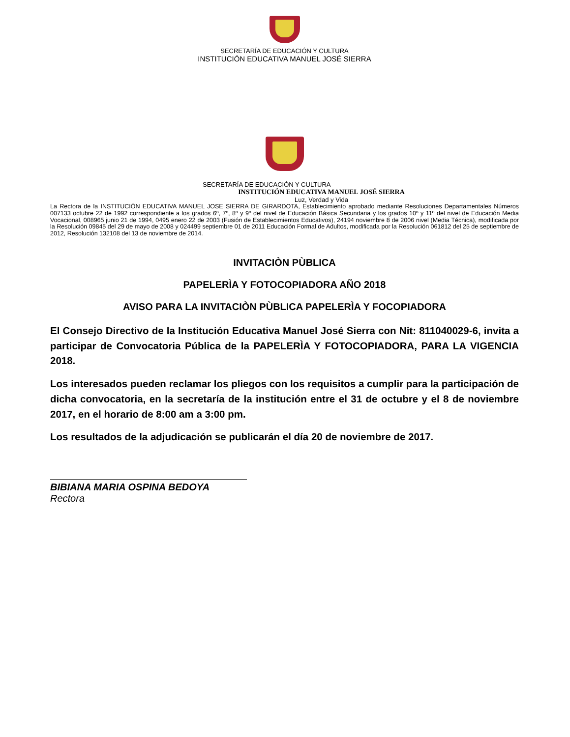SECRETARÍA DE EDUCACIÓN Y CULTURA
INSTITUCIÓN EDUCATIVA MANUEL JOSÉ SIERRA
SECRETARÍA DE EDUCACIÓN Y CULTURA
INSTITUCIÓN EDUCATIVA MANUEL JOSÉ SIERRA
Luz, Verdad y Vida
La Rectora de la INSTITUCIÓN EDUCATIVA MANUEL JOSE SIERRA DE GIRARDOTA, Establecimiento aprobado mediante Resoluciones Departamentales Números 007133 octubre 22 de 1992 correspondiente a los grados 6º, 7º, 8º y 9º del nivel de Educación Básica Secundaria y los grados 10º y 11º del nivel de Educación Media Vocacional, 008965 junio 21 de 1994, 0495 enero 22 de 2003 (Fusión de Establecimientos Educativos), 24194 noviembre 8 de 2006 nivel (Media Técnica), modificada por la Resolución 09845 del 29 de mayo de 2008 y 024499 septiembre 01 de 2011 Educación Formal de Adultos, modificada por la Resolución 061812 del 25 de septiembre de 2012, Resolución 132108 del 13 de noviembre de 2014.
INVITACIÒN PÙBLICA
PAPELERÌA Y FOTOCOPIADORA AÑO 2018
AVISO PARA LA INVITACIÒN PÙBLICA PAPELERÌA Y FOCOPIADORA
El Consejo Directivo de la Institución Educativa Manuel José Sierra con Nit: 811040029-6, invita a participar de Convocatoria Pública de la PAPELERÌA Y FOTOCOPIADORA, PARA LA VIGENCIA 2018.
Los interesados pueden reclamar los pliegos con los requisitos a cumplir para la participación de dicha convocatoria, en la secretaría de la institución entre el 31 de octubre y el 8 de noviembre 2017, en el horario de 8:00 am a 3:00 pm.
Los resultados de la adjudicación se publicarán el día 20 de noviembre de 2017.
BIBIANA MARIA OSPINA BEDOYA
Rectora